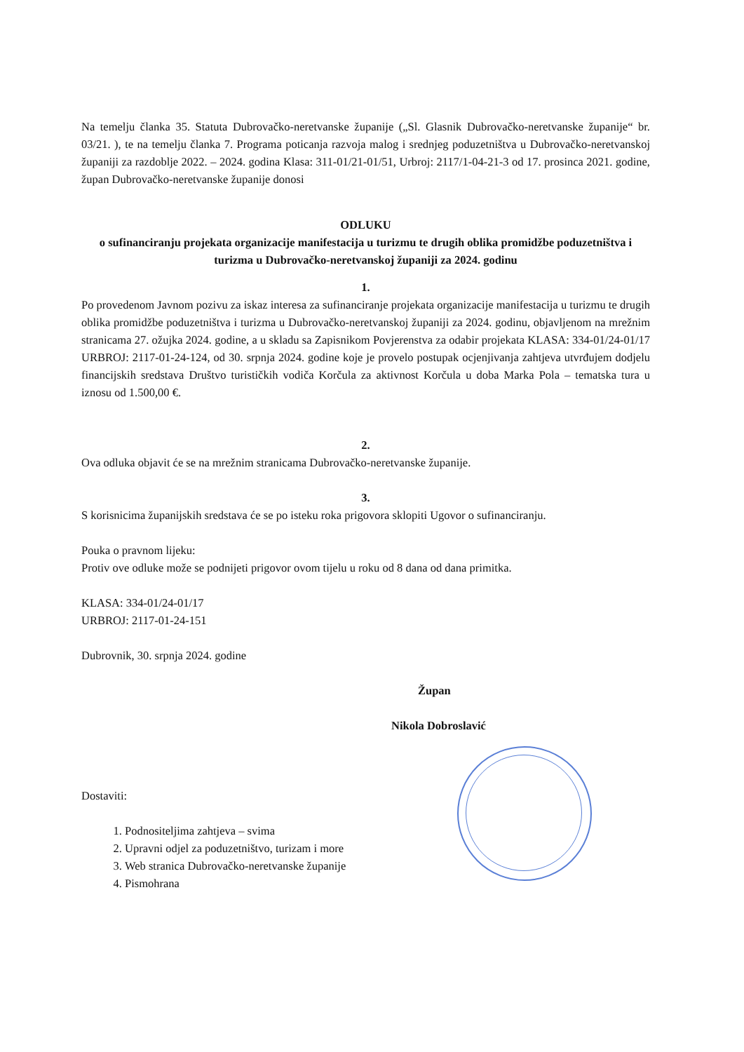Na temelju članka 35. Statuta Dubrovačko-neretvanske županije („Sl. Glasnik Dubrovačko-neretvanske županije“ br. 03/21. ), te na temelju članka 7. Programa poticanja razvoja malog i srednjeg poduzetništva u Dubrovačko-neretvanskoj županiji za razdoblje 2022. – 2024. godina Klasa: 311-01/21-01/51, Urbroj: 2117/1-04-21-3 od 17. prosinca 2021. godine, župan Dubrovačko-neretvanske županije donosi
ODLUKU
o sufinanciranju projekata organizacije manifestacija u turizmu te drugih oblika promidžbe poduzetništva i turizma u Dubrovačko-neretvanskoj županiji za 2024. godinu
1.
Po provedenom Javnom pozivu za iskaz interesa za sufinanciranje projekata organizacije manifestacija u turizmu te drugih oblika promidžbe poduzetništva i turizma u Dubrovačko-neretvanskoj županiji za 2024. godinu, objavljenom na mrežnim stranicama 27. ožujka 2024. godine, a u skladu sa Zapisnikom Povjerenstva za odabir projekata KLASA: 334-01/24-01/17 URBROJ: 2117-01-24-124, od 30. srpnja 2024. godine koje je provelo postupak ocjenjivanja zahtjeva utvrđujem dodjelu financijskih sredstava Društvo turističkih vodiča Korčula za aktivnost Korčula u doba Marka Pola – tematska tura u iznosu od 1.500,00 €.
2.
Ova odluka objavit će se na mrežnim stranicama Dubrovačko-neretvanske županije.
3.
S korisnicima županijskih sredstava će se po isteku roka prigovora sklopiti Ugovor o sufinanciranju.
Pouka o pravnom lijeku:
Protiv ove odluke može se podnijeti prigovor ovom tijelu u roku od 8 dana od dana primitka.
KLASA: 334-01/24-01/17
URBROJ: 2117-01-24-151
Dubrovnik, 30. srpnja 2024. godine
Župan
Nikola Dobroslavić
Dostaviti:
1. Podnositeljima zahtjeva – svima
2. Upravni odjel za poduzetništvo, turizam i more
3. Web stranica Dubrovačko-neretvanske županije
4. Pismohrana